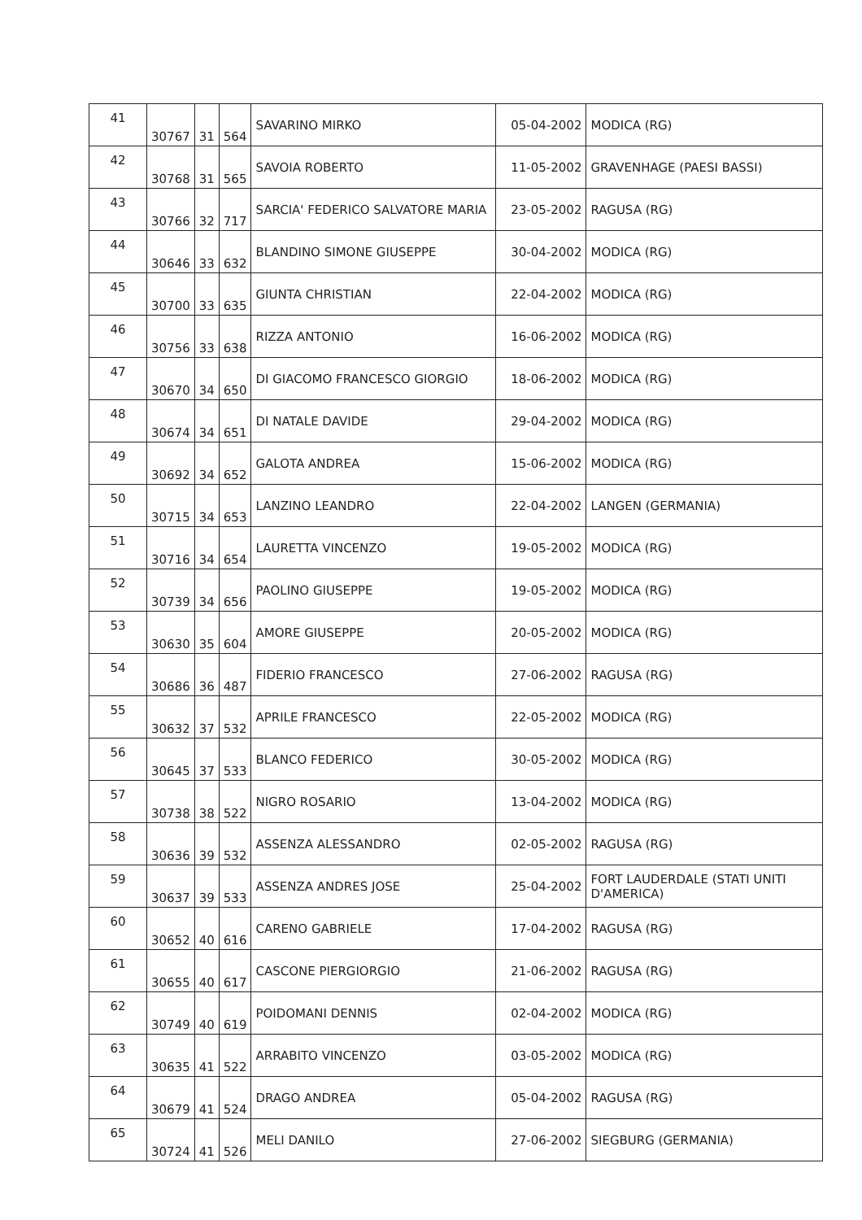| 41 | 30767 | 31 | 564 | SAVARINO MIRKO | 05-04-2002 | MODICA (RG) |
| 42 | 30768 | 31 | 565 | SAVOIA ROBERTO | 11-05-2002 | GRAVENHAGE (PAESI BASSI) |
| 43 | 30766 | 32 | 717 | SARCIA' FEDERICO SALVATORE MARIA | 23-05-2002 | RAGUSA (RG) |
| 44 | 30646 | 33 | 632 | BLANDINO SIMONE GIUSEPPE | 30-04-2002 | MODICA (RG) |
| 45 | 30700 | 33 | 635 | GIUNTA CHRISTIAN | 22-04-2002 | MODICA (RG) |
| 46 | 30756 | 33 | 638 | RIZZA ANTONIO | 16-06-2002 | MODICA (RG) |
| 47 | 30670 | 34 | 650 | DI GIACOMO FRANCESCO GIORGIO | 18-06-2002 | MODICA (RG) |
| 48 | 30674 | 34 | 651 | DI NATALE DAVIDE | 29-04-2002 | MODICA (RG) |
| 49 | 30692 | 34 | 652 | GALOTA ANDREA | 15-06-2002 | MODICA (RG) |
| 50 | 30715 | 34 | 653 | LANZINO LEANDRO | 22-04-2002 | LANGEN (GERMANIA) |
| 51 | 30716 | 34 | 654 | LAURETTA VINCENZO | 19-05-2002 | MODICA (RG) |
| 52 | 30739 | 34 | 656 | PAOLINO GIUSEPPE | 19-05-2002 | MODICA (RG) |
| 53 | 30630 | 35 | 604 | AMORE GIUSEPPE | 20-05-2002 | MODICA (RG) |
| 54 | 30686 | 36 | 487 | FIDERIO FRANCESCO | 27-06-2002 | RAGUSA (RG) |
| 55 | 30632 | 37 | 532 | APRILE FRANCESCO | 22-05-2002 | MODICA (RG) |
| 56 | 30645 | 37 | 533 | BLANCO FEDERICO | 30-05-2002 | MODICA (RG) |
| 57 | 30738 | 38 | 522 | NIGRO ROSARIO | 13-04-2002 | MODICA (RG) |
| 58 | 30636 | 39 | 532 | ASSENZA ALESSANDRO | 02-05-2002 | RAGUSA (RG) |
| 59 | 30637 | 39 | 533 | ASSENZA ANDRES JOSE | 25-04-2002 | FORT LAUDERDALE (STATI UNITI D'AMERICA) |
| 60 | 30652 | 40 | 616 | CARENO GABRIELE | 17-04-2002 | RAGUSA (RG) |
| 61 | 30655 | 40 | 617 | CASCONE PIERGIORGIO | 21-06-2002 | RAGUSA (RG) |
| 62 | 30749 | 40 | 619 | POIDOMANI DENNIS | 02-04-2002 | MODICA (RG) |
| 63 | 30635 | 41 | 522 | ARRABITO VINCENZO | 03-05-2002 | MODICA (RG) |
| 64 | 30679 | 41 | 524 | DRAGO ANDREA | 05-04-2002 | RAGUSA (RG) |
| 65 | 30724 | 41 | 526 | MELI DANILO | 27-06-2002 | SIEGBURG (GERMANIA) |